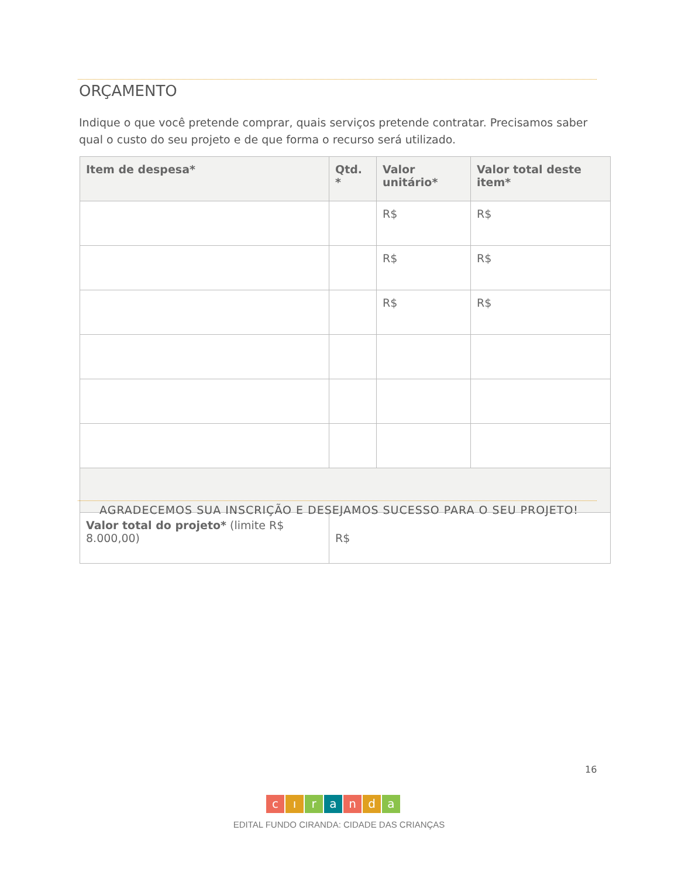ORÇAMENTO
Indique o que você pretende comprar, quais serviços pretende contratar. Precisamos saber qual o custo do seu projeto e de que forma o recurso será utilizado.
| Item de despesa* | Qtd. * | Valor unitário* | Valor total deste item* |
| --- | --- | --- | --- |
| | | R$ | R$ |
| | | R$ | R$ |
| | | R$ | R$ |
| Valor total do projeto* (limite R$ 8.000,00) | R$ | | |
AGRADECEMOS SUA INSCRIÇÃO E DESEJAMOS SUCESSO PARA O SEU PROJETO!
16
cıranda
EDITAL FUNDO CIRANDA: CIDADE DAS CRIANÇAS